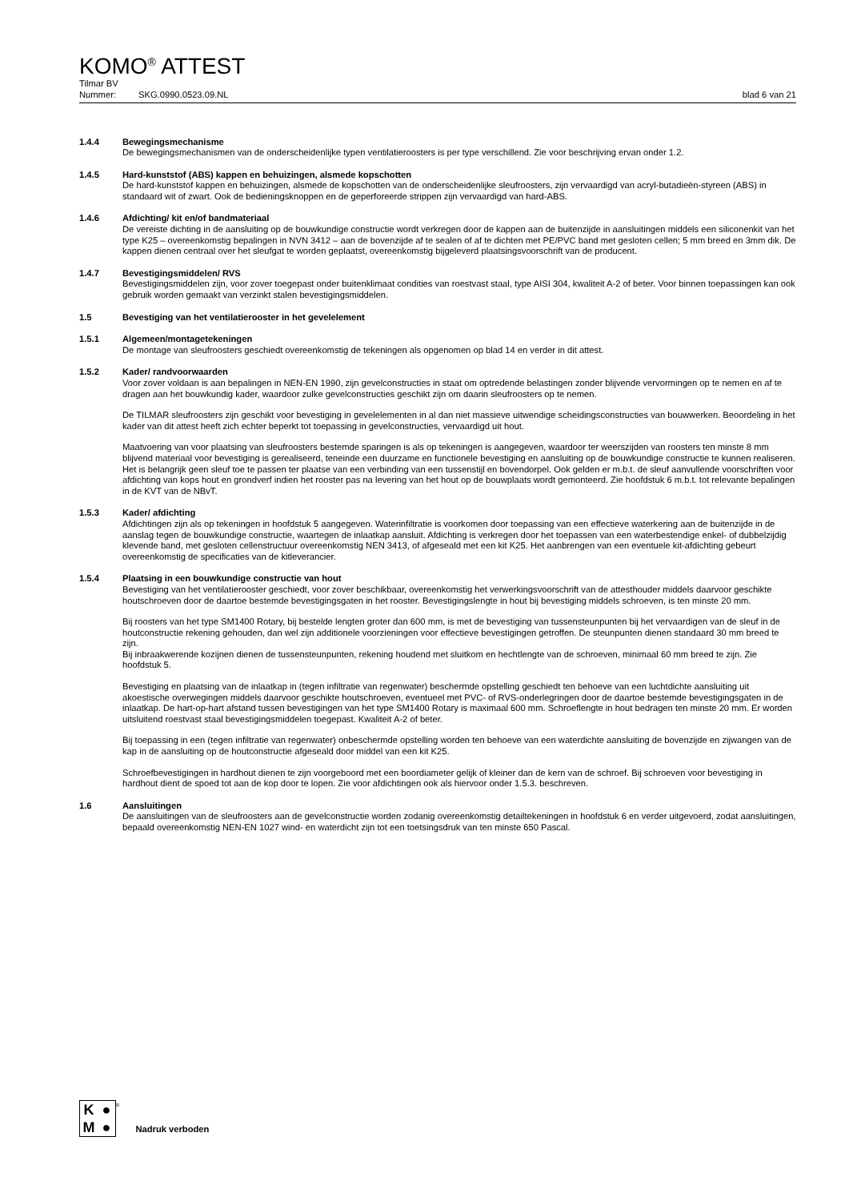KOMO<sup>®</sup> ATTEST
Tilmar BV
Nummer: SKG.0990.0523.09.NL blad 6 van 21
1.4.4 Bewegingsmechanisme
De bewegingsmechanismen van de onderscheidenlijke typen ventilatieroosters is per type verschillend. Zie voor beschrijving ervan onder 1.2.
1.4.5 Hard-kunststof (ABS) kappen en behuizingen, alsmede kopschotten
De hard-kunststof kappen en behuizingen, alsmede de kopschotten van de onderscheidenlijke sleufroosters, zijn vervaardigd van acryl-butadieën-styreen (ABS) in standaard wit of zwart. Ook de bedieningsknoppen en de geperforeerde strippen zijn vervaardigd van hard-ABS.
1.4.6 Afdichting/ kit en/of bandmateriaal
De vereiste dichting in de aansluiting op de bouwkundige constructie wordt verkregen door de kappen aan de buitenzijde in aansluitingen middels een siliconenkit van het type K25 – overeenkomstig bepalingen in NVN 3412 – aan de bovenzijde af te sealen of af te dichten met PE/PVC band met gesloten cellen; 5 mm breed en 3mm dik. De kappen dienen centraal over het sleufgat te worden geplaatst, overeenkomstig bijgeleverd plaatsingsvoorschrift van de producent.
1.4.7 Bevestigingsmiddelen/ RVS
Bevestigingsmiddelen zijn, voor zover toegepast onder buitenklimaat condities van roestvast staal, type AISI 304, kwaliteit A-2 of beter. Voor binnen toepassingen kan ook gebruik worden gemaakt van verzinkt stalen bevestigingsmiddelen.
1.5 Bevestiging van het ventilatierooster in het gevelelement
1.5.1 Algemeen/montagetekeningen
De montage van sleufroosters geschiedt overeenkomstig de tekeningen als opgenomen op blad 14 en verder in dit attest.
1.5.2 Kader/ randvoorwaarden
Voor zover voldaan is aan bepalingen in NEN-EN 1990, zijn gevelconstructies in staat om optredende belastingen zonder blijvende vervormingen op te nemen en af te dragen aan het bouwkundig kader, waardoor zulke gevelconstructies geschikt zijn om daarin sleufroosters op te nemen.
De TILMAR sleufroosters zijn geschikt voor bevestiging in gevelelementen in al dan niet massieve uitwendige scheidingsconstructies van bouwwerken. Beoordeling in het kader van dit attest heeft zich echter beperkt tot toepassing in gevelconstructies, vervaardigd uit hout.
Maatvoering van voor plaatsing van sleufroosters bestemde sparingen is als op tekeningen is aangegeven, waardoor ter weerszijden van roosters ten minste 8 mm blijvend materiaal voor bevestiging is gerealiseerd, teneinde een duurzame en functionele bevestiging en aansluiting op de bouwkundige constructie te kunnen realiseren. Het is belangrijk geen sleuf toe te passen ter plaatse van een verbinding van een tussenstijl en bovendorpel. Ook gelden er m.b.t. de sleuf aanvullende voorschriften voor afdichting van kops hout en grondverf indien het rooster pas na levering van het hout op de bouwplaats wordt gemonteerd. Zie hoofdstuk 6 m.b.t. tot relevante bepalingen in de KVT van de NBvT.
1.5.3 Kader/ afdichting
Afdichtingen zijn als op tekeningen in hoofdstuk 5 aangegeven. Waterinfiltratie is voorkomen door toepassing van een effectieve waterkering aan de buitenzijde in de aanslag tegen de bouwkundige constructie, waartegen de inlaatkap aansluit. Afdichting is verkregen door het toepassen van een waterbestendige enkel- of dubbelzijdig klevende band, met gesloten cellenstructuur overeenkomstig NEN 3413, of afgeseald met een kit K25. Het aanbrengen van een eventuele kit-afdichting gebeurt overeenkomstig de specificaties van de kitleverancier.
1.5.4 Plaatsing in een bouwkundige constructie van hout
Bevestiging van het ventilatierooster geschiedt, voor zover beschikbaar, overeenkomstig het verwerkingsvoorschrift van de attesthouder middels daarvoor geschikte houtschroeven door de daartoe bestemde bevestigingsgaten in het rooster. Bevestigingslengte in hout bij bevestiging middels schroeven, is ten minste 20 mm.
Bij roosters van het type SM1400 Rotary, bij bestelde lengten groter dan 600 mm, is met de bevestiging van tussensteunpunten bij het vervaardigen van de sleuf in de houtconstructie rekening gehouden, dan wel zijn additionele voorzieningen voor effectieve bevestigingen getroffen. De steunpunten dienen standaard 30 mm breed te zijn.
Bij inbraakwerende kozijnen dienen de tussensteunpunten, rekening houdend met sluitkom en hechtlengte van de schroeven, minimaal 60 mm breed te zijn. Zie hoofdstuk 5.
Bevestiging en plaatsing van de inlaatkap in (tegen infiltratie van regenwater) beschermde opstelling geschiedt ten behoeve van een luchtdichte aansluiting uit akoestische overwegingen middels daarvoor geschikte houtschroeven, eventueel met PVC- of RVS-onderlegringen door de daartoe bestemde bevestigingsgaten in de inlaatkap. De hart-op-hart afstand tussen bevestigingen van het type SM1400 Rotary is maximaal 600 mm. Schroeflengte in hout bedragen ten minste 20 mm. Er worden uitsluitend roestvast staal bevestigingsmiddelen toegepast. Kwaliteit A-2 of beter.
Bij toepassing in een (tegen infiltratie van regenwater) onbeschermde opstelling worden ten behoeve van een waterdichte aansluiting de bovenzijde en zijwangen van de kap in de aansluiting op de houtconstructie afgeseald door middel van een kit K25.
Schroefbevestigingen in hardhout dienen te zijn voorgeboord met een boordiameter gelijk of kleiner dan de kern van de schroef. Bij schroeven voor bevestiging in hardhout dient de spoed tot aan de kop door te lopen. Zie voor afdichtingen ook als hiervoor onder 1.5.3. beschreven.
1.6 Aansluitingen
De aansluitingen van de sleufroosters aan de gevelconstructie worden zodanig overeenkomstig detailtekeningen in hoofdstuk 6 en verder uitgevoerd, zodat aansluitingen, bepaald overeenkomstig NEN-EN 1027 wind- en waterdicht zijn tot een toetsingsdruk van ten minste 650 Pascal.
K ● M ●
® Nadruk verboden